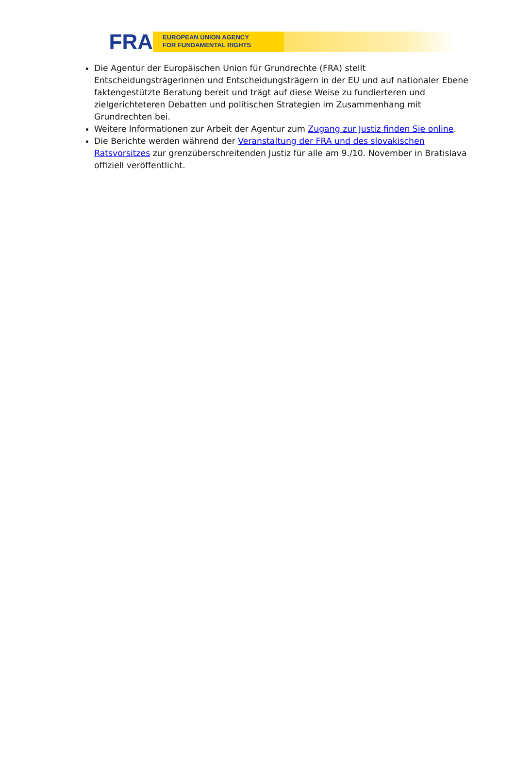FRA
EUROPEAN UNION AGENCY
FOR FUNDAMENTAL RIGHTS
Die Agentur der Europäischen Union für Grundrechte (FRA) stellt Entscheidungsträgerinnen und Entscheidungsträgern in der EU und auf nationaler Ebene faktengestützte Beratung bereit und trägt auf diese Weise zu fundierteren und zielgerichteteren Debatten und politischen Strategien im Zusammenhang mit Grundrechten bei.
Weitere Informationen zur Arbeit der Agentur zum Zugang zur Justiz finden Sie online.
Die Berichte werden während der Veranstaltung der FRA und des slovakischen Ratsvorsitzes zur grenzüberschreitenden Justiz für alle am 9./10. November in Bratislava offiziell veröffentlicht.